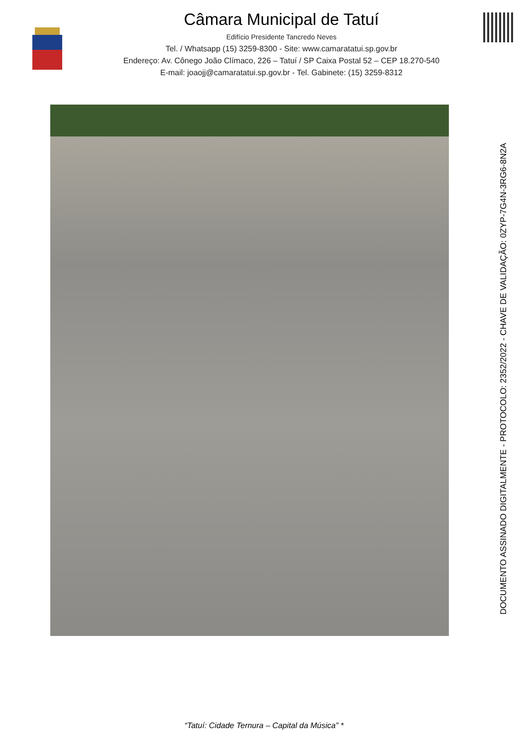Câmara Municipal de Tatuí
Edifício Presidente Tancredo Neves
Tel. / Whatsapp (15) 3259-8300 - Site: www.camaratatui.sp.gov.br
Endereço: Av. Cônego João Clímaco, 226 – Tatuí / SP Caixa Postal 52 – CEP 18.270-540
E-mail: joaojj@camaratatui.sp.gov.br - Tel. Gabinete: (15) 3259-8312
DOCUMENTO ASSINADO DIGITALMENTE - PROTOCOLO: 2352/2022 - CHAVE DE VALIDAÇÃO: 0ZYP-7G4N-3RG6-8N2A
“Tatuí: Cidade Ternura – Capital da Música” *